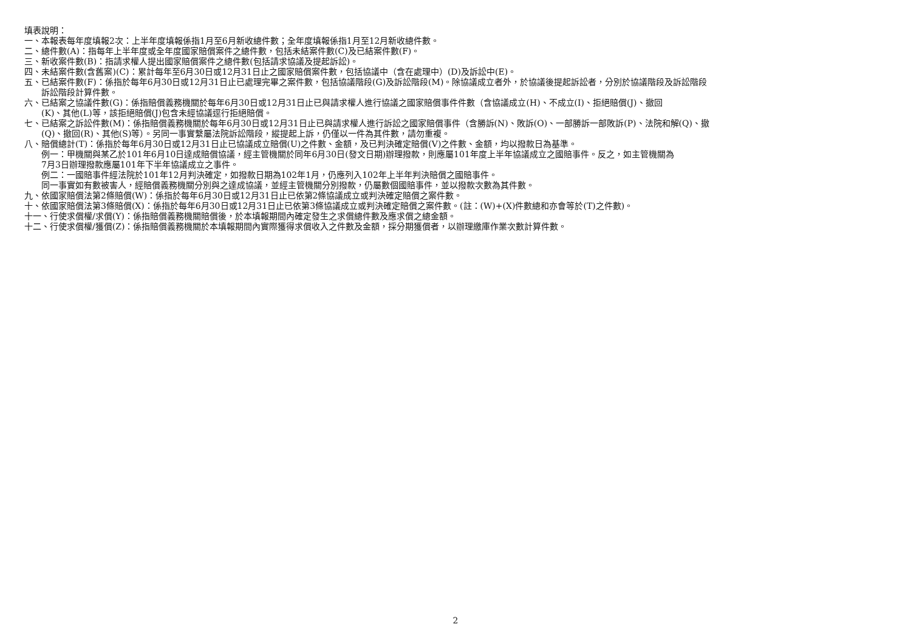填表說明：
一、本報表每年度填報2次：上半年度填報係指1月至6月新收總件數；全年度填報係指1月至12月新收總件數。
二、總件數(A)：指每年上半年度或全年度國家賠償案件之總件數，包括未結案件數(C)及已結案件數(F)。
三、新收案件數(B)：指請求權人提出國家賠償案件之總件數(包括請求協議及提起訴訟)。
四、未結案件數(含舊案)(C)：累計每年至6月30日或12月31日止之國家賠償案件數，包括協議中（含在處理中）(D)及訴訟中(E)。
五、已結案件數(F)：係指於每年6月30日或12月31日止已處理完畢之案件數，包括協議階段(G)及訴訟階段(M)。除協議成立者外，於協議後提起訴訟者，分別於協議階段及訴訟階段
訴訟階段計算件數。
六、已結案之協議件數(G)：係指賠償義務機關於每年6月30日或12月31日止已與請求權人進行協議之國家賠償事件件數（含協議成立(H)、不成立(I)、拒絕賠償(J)、撤回
(K)、其他(L)等，該拒絕賠償(J)包含未經協議逕行拒絕賠償。
七、已結案之訴訟件數(M)：係指賠償義務機關於每年6月30日或12月31日止已與請求權人進行訴訟之國家賠償事件（含勝訴(N)、敗訴(O)、一部勝訴一部敗訴(P)、法院和解(Q)、撤
(Q)、撤回(R)、其他(S)等）。另同一事實繫屬法院訴訟階段，縱提起上訴，仍僅以一件為其件數，請勿重複。
八、賠償總計(T)：係指於每年6月30日或12月31日止已協議成立賠償(U)之件數、金額，及已判決確定賠償(V)之件數、金額，均以撥款日為基準。
例一：甲機關與某乙於101年6月10日達成賠償協議，經主管機關於同年6月30日(發文日期)辦理撥款，則應屬101年度上半年協議成立之國賠事件。反之，如主管機關為
7月3日辦理撥款應屬101年下半年協議成立之事件。
例二：一國賠事件經法院於101年12月判決確定，如撥款日期為102年1月，仍應列入102年上半年判決賠償之國賠事件。
同一事實如有數被害人，經賠償義務機關分別與之達成協議，並經主管機關分別撥款，仍屬數個國賠事件，並以撥款次數為其件數。
九、依國家賠償法第2條賠償(W)：係指於每年6月30日或12月31日止已依第2條協議成立或判決確定賠償之案件數。
十、依國家賠償法第3條賠償(X)：係指於每年6月30日或12月31日止已依第3條協議成立或判決確定賠償之案件數。(註：(W)+(X)件數總和亦會等於(T)之件數)。
十一、行使求償權/求償(Y)：係指賠償義務機關賠償後，於本填報期間內確定發生之求償總件數及應求償之總金額。
十二、行使求償權/獲償(Z)：係指賠償義務機關於本填報期間內實際獲得求償收入之件數及金額，採分期獲償者，以辦理繳庫作業次數計算件數。
2